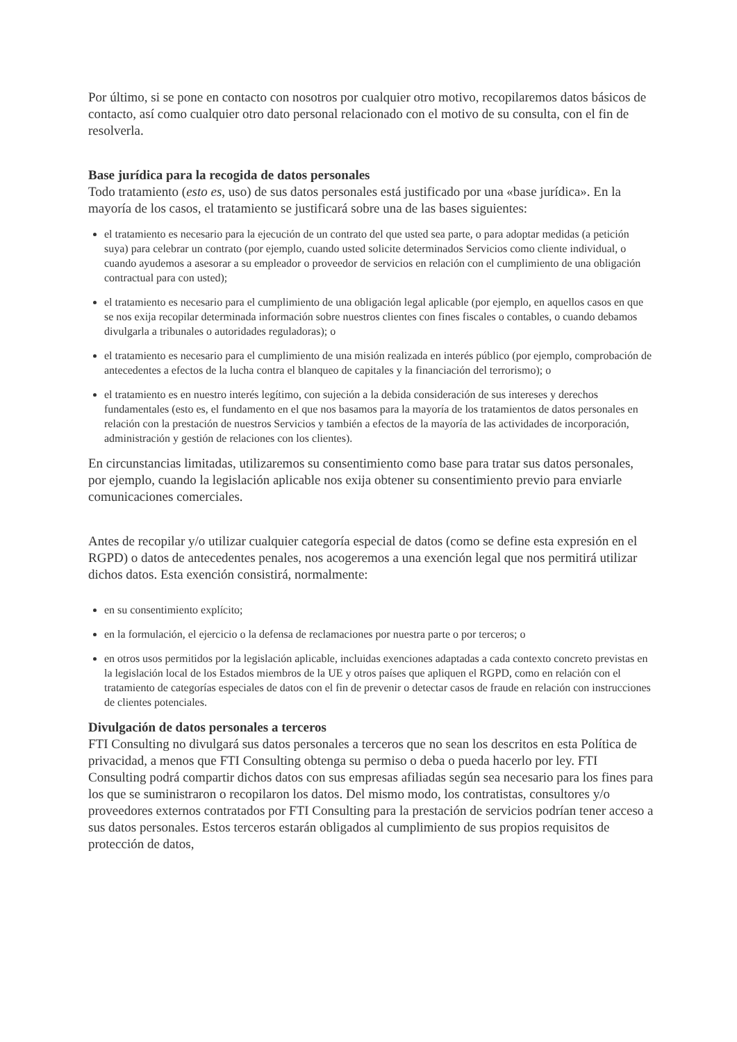Por último, si se pone en contacto con nosotros por cualquier otro motivo, recopilaremos datos básicos de contacto, así como cualquier otro dato personal relacionado con el motivo de su consulta, con el fin de resolverla.
Base jurídica para la recogida de datos personales
Todo tratamiento (esto es, uso) de sus datos personales está justificado por una «base jurídica». En la mayoría de los casos, el tratamiento se justificará sobre una de las bases siguientes:
el tratamiento es necesario para la ejecución de un contrato del que usted sea parte, o para adoptar medidas (a petición suya) para celebrar un contrato (por ejemplo, cuando usted solicite determinados Servicios como cliente individual, o cuando ayudemos a asesorar a su empleador o proveedor de servicios en relación con el cumplimiento de una obligación contractual para con usted);
el tratamiento es necesario para el cumplimiento de una obligación legal aplicable (por ejemplo, en aquellos casos en que se nos exija recopilar determinada información sobre nuestros clientes con fines fiscales o contables, o cuando debamos divulgarla a tribunales o autoridades reguladoras); o
el tratamiento es necesario para el cumplimiento de una misión realizada en interés público (por ejemplo, comprobación de antecedentes a efectos de la lucha contra el blanqueo de capitales y la financiación del terrorismo); o
el tratamiento es en nuestro interés legítimo, con sujeción a la debida consideración de sus intereses y derechos fundamentales (esto es, el fundamento en el que nos basamos para la mayoría de los tratamientos de datos personales en relación con la prestación de nuestros Servicios y también a efectos de la mayoría de las actividades de incorporación, administración y gestión de relaciones con los clientes).
En circunstancias limitadas, utilizaremos su consentimiento como base para tratar sus datos personales, por ejemplo, cuando la legislación aplicable nos exija obtener su consentimiento previo para enviarle comunicaciones comerciales.
Antes de recopilar y/o utilizar cualquier categoría especial de datos (como se define esta expresión en el RGPD) o datos de antecedentes penales, nos acogeremos a una exención legal que nos permitirá utilizar dichos datos. Esta exención consistirá, normalmente:
en su consentimiento explícito;
en la formulación, el ejercicio o la defensa de reclamaciones por nuestra parte o por terceros; o
en otros usos permitidos por la legislación aplicable, incluidas exenciones adaptadas a cada contexto concreto previstas en la legislación local de los Estados miembros de la UE y otros países que apliquen el RGPD, como en relación con el tratamiento de categorías especiales de datos con el fin de prevenir o detectar casos de fraude en relación con instrucciones de clientes potenciales.
Divulgación de datos personales a terceros
FTI Consulting no divulgará sus datos personales a terceros que no sean los descritos en esta Política de privacidad, a menos que FTI Consulting obtenga su permiso o deba o pueda hacerlo por ley. FTI Consulting podrá compartir dichos datos con sus empresas afiliadas según sea necesario para los fines para los que se suministraron o recopilaron los datos. Del mismo modo, los contratistas, consultores y/o proveedores externos contratados por FTI Consulting para la prestación de servicios podrían tener acceso a sus datos personales. Estos terceros estarán obligados al cumplimiento de sus propios requisitos de protección de datos,